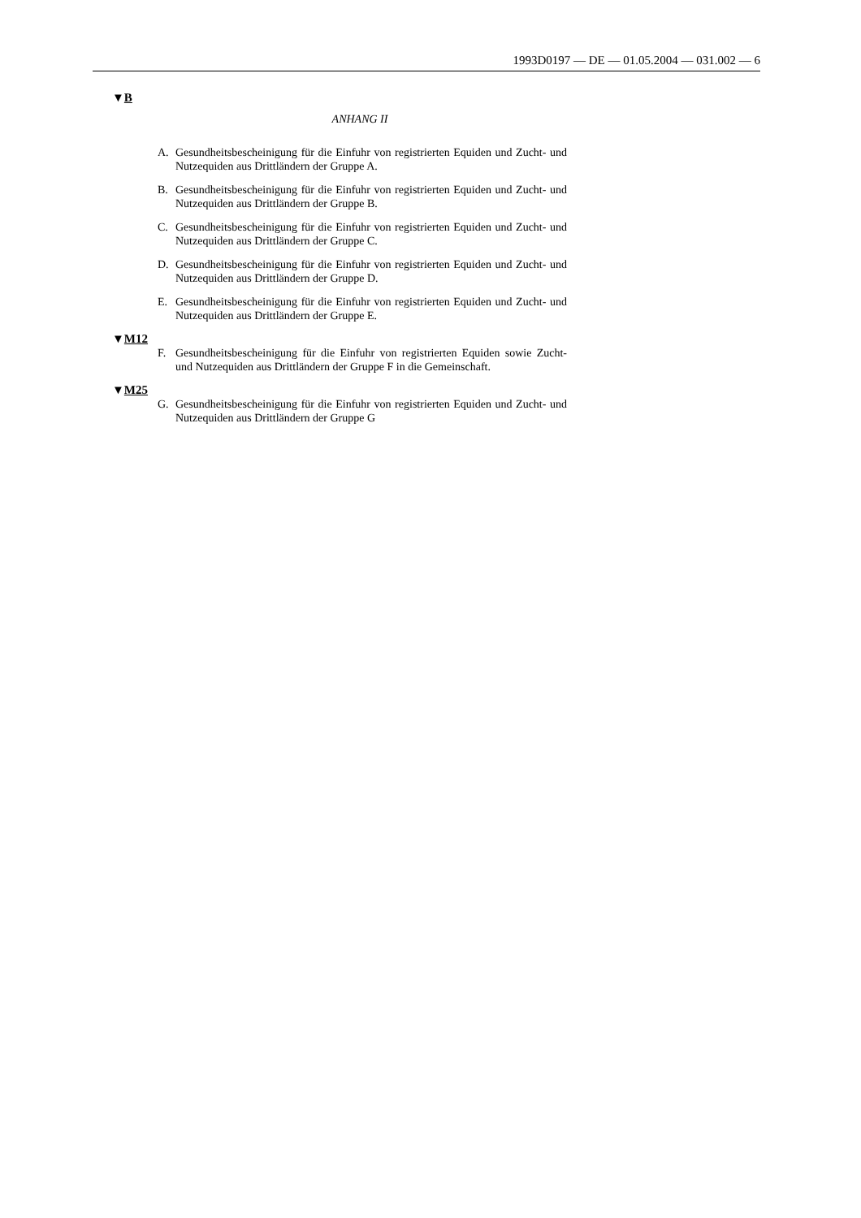1993D0197 — DE — 01.05.2004 — 031.002 — 6
▼B
ANHANG II
A. Gesundheitsbescheinigung für die Einfuhr von registrierten Equiden und Zucht- und Nutzequiden aus Drittländern der Gruppe A.
B. Gesundheitsbescheinigung für die Einfuhr von registrierten Equiden und Zucht- und Nutzequiden aus Drittländern der Gruppe B.
C. Gesundheitsbescheinigung für die Einfuhr von registrierten Equiden und Zucht- und Nutzequiden aus Drittländern der Gruppe C.
D. Gesundheitsbescheinigung für die Einfuhr von registrierten Equiden und Zucht- und Nutzequiden aus Drittländern der Gruppe D.
E. Gesundheitsbescheinigung für die Einfuhr von registrierten Equiden und Zucht- und Nutzequiden aus Drittländern der Gruppe E.
▼M12
F. Gesundheitsbescheinigung für die Einfuhr von registrierten Equiden sowie Zucht- und Nutzequiden aus Drittländern der Gruppe F in die Gemeinschaft.
▼M25
G. Gesundheitsbescheinigung für die Einfuhr von registrierten Equiden und Zucht- und Nutzequiden aus Drittländern der Gruppe G